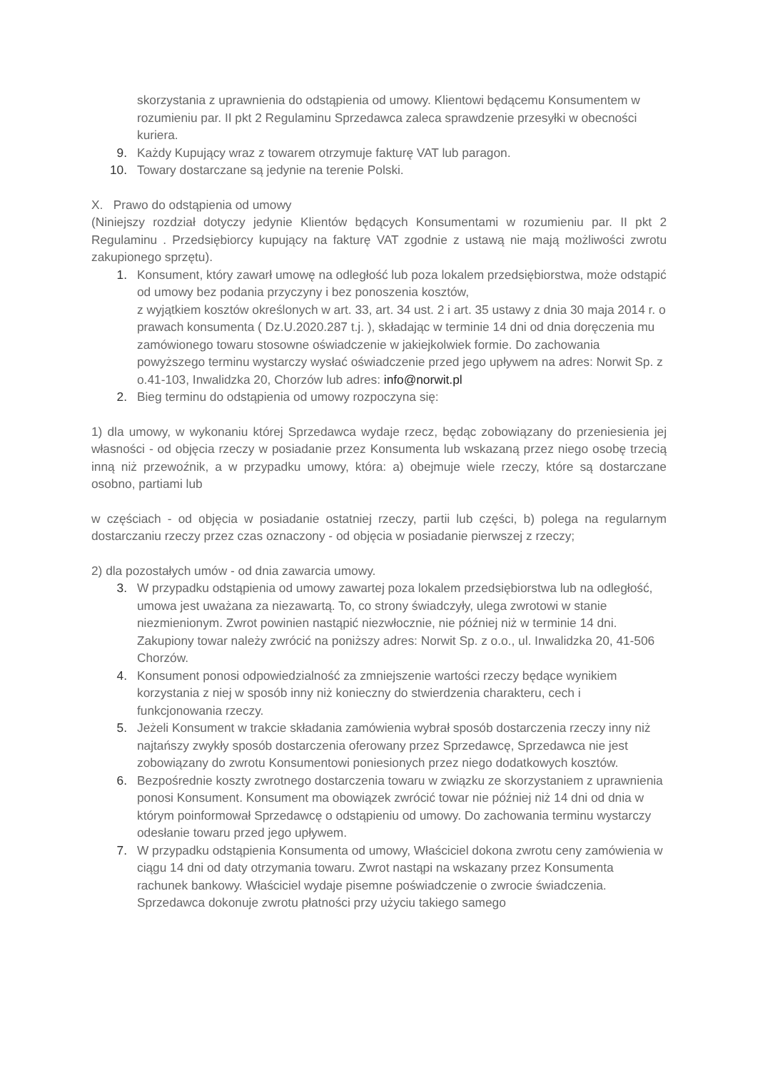skorzystania z uprawnienia do odstąpienia od umowy. Klientowi będącemu Konsumentem w rozumieniu par. II pkt 2 Regulaminu Sprzedawca zaleca sprawdzenie przesyłki w obecności kuriera.
9. Każdy Kupujący wraz z towarem otrzymuje fakturę VAT lub paragon.
10. Towary dostarczane są jedynie na terenie Polski.
X. Prawo do odstąpienia od umowy
(Niniejszy rozdział dotyczy jedynie Klientów będących Konsumentami w rozumieniu par. II pkt 2 Regulaminu . Przedsiębiorcy kupujący na fakturę VAT zgodnie z ustawą nie mają możliwości zwrotu zakupionego sprzętu).
1. Konsument, który zawarł umowę na odległość lub poza lokalem przedsiębiorstwa, może odstąpić od umowy bez podania przyczyny i bez ponoszenia kosztów,
z wyjątkiem kosztów określonych w art. 33, art. 34 ust. 2 i art. 35 ustawy z dnia 30 maja 2014 r. o prawach konsumenta ( Dz.U.2020.287 t.j. ), składając w terminie 14 dni od dnia doręczenia mu zamówionego towaru stosowne oświadczenie w jakiejkolwiek formie. Do zachowania powyższego terminu wystarczy wysłać oświadczenie przed jego upływem na adres: Norwit Sp. z o.41-103, Inwalidzka 20, Chorzów lub adres: info@norwit.pl
2. Bieg terminu do odstąpienia od umowy rozpoczyna się:
1) dla umowy, w wykonaniu której Sprzedawca wydaje rzecz, będąc zobowiązany do przeniesienia jej własności - od objęcia rzeczy w posiadanie przez Konsumenta lub wskazaną przez niego osobę trzecią inną niż przewoźnik, a w przypadku umowy, która: a) obejmuje wiele rzeczy, które są dostarczane osobno, partiami lub
w częściach - od objęcia w posiadanie ostatniej rzeczy, partii lub części, b) polega na regularnym dostarczaniu rzeczy przez czas oznaczony - od objęcia w posiadanie pierwszej z rzeczy;
2) dla pozostałych umów - od dnia zawarcia umowy.
3. W przypadku odstąpienia od umowy zawartej poza lokalem przedsiębiorstwa lub na odległość, umowa jest uważana za niezawartą. To, co strony świadczyły, ulega zwrotowi w stanie niezmienionym. Zwrot powinien nastąpić niezwłocznie, nie później niż w terminie 14 dni. Zakupiony towar należy zwrócić na poniższy adres: Norwit Sp. z o.o., ul. Inwalidzka 20, 41-506 Chorzów.
4. Konsument ponosi odpowiedzialność za zmniejszenie wartości rzeczy będące wynikiem korzystania z niej w sposób inny niż konieczny do stwierdzenia charakteru, cech i funkcjonowania rzeczy.
5. Jeżeli Konsument w trakcie składania zamówienia wybrał sposób dostarczenia rzeczy inny niż najtańszy zwykły sposób dostarczenia oferowany przez Sprzedawcę, Sprzedawca nie jest zobowiązany do zwrotu Konsumentowi poniesionych przez niego dodatkowych kosztów.
6. Bezpośrednie koszty zwrotnego dostarczenia towaru w związku ze skorzystaniem z uprawnienia ponosi Konsument. Konsument ma obowiązek zwrócić towar nie później niż 14 dni od dnia w którym poinformował Sprzedawcę o odstąpieniu od umowy. Do zachowania terminu wystarczy odesłanie towaru przed jego upływem.
7. W przypadku odstąpienia Konsumenta od umowy, Właściciel dokona zwrotu ceny zamówienia w ciągu 14 dni od daty otrzymania towaru. Zwrot nastąpi na wskazany przez Konsumenta rachunek bankowy. Właściciel wydaje pisemne poświadczenie o zwrocie świadczenia. Sprzedawca dokonuje zwrotu płatności przy użyciu takiego samego